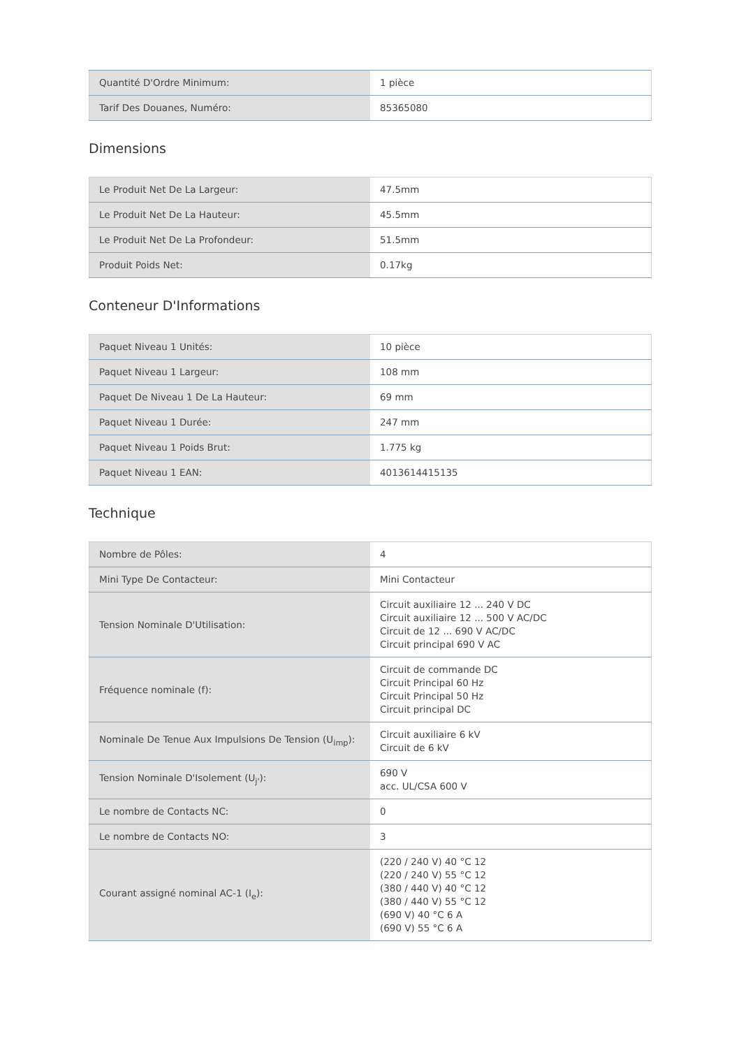| Quantité D'Ordre Minimum: | 1 pièce |
| Tarif Des Douanes, Numéro: | 85365080 |
Dimensions
| Le Produit Net De La Largeur: | 47.5mm |
| Le Produit Net De La Hauteur: | 45.5mm |
| Le Produit Net De La Profondeur: | 51.5mm |
| Produit Poids Net: | 0.17kg |
Conteneur D'Informations
| Paquet Niveau 1 Unités: | 10 pièce |
| Paquet Niveau 1 Largeur: | 108 mm |
| Paquet De Niveau 1 De La Hauteur: | 69 mm |
| Paquet Niveau 1 Durée: | 247 mm |
| Paquet Niveau 1 Poids Brut: | 1.775 kg |
| Paquet Niveau 1 EAN: | 4013614415135 |
Technique
| Nombre de Pôles: | 4 |
| Mini Type De Contacteur: | Mini Contacteur |
| Tension Nominale D'Utilisation: | Circuit auxiliaire 12 ... 240 V DC Circuit auxiliaire 12 ... 500 V AC/DC Circuit de 12 ... 690 V AC/DC Circuit principal 690 V AC |
| Fréquence nominale (f): | Circuit de commande DC Circuit Principal 60 Hz Circuit Principal 50 Hz Circuit principal DC |
| Nominale De Tenue Aux Impulsions De Tension (U<sub>imp</sub>): | Circuit auxiliaire 6 kV Circuit de 6 kV |
| Tension Nominale D'Isolement (U<sub>j'</sub>): | 690 V acc. UL/CSA 600 V |
| Le nombre de Contacts NC: | 0 |
| Le nombre de Contacts NO: | 3 |
| Courant assigné nominal AC-1 (I<sub>e</sub>): | (220 / 240 V) 40 °C 12 (220 / 240 V) 55 °C 12 (380 / 440 V) 40 °C 12 (380 / 440 V) 55 °C 12 (690 V) 40 °C 6 A (690 V) 55 °C 6 A |